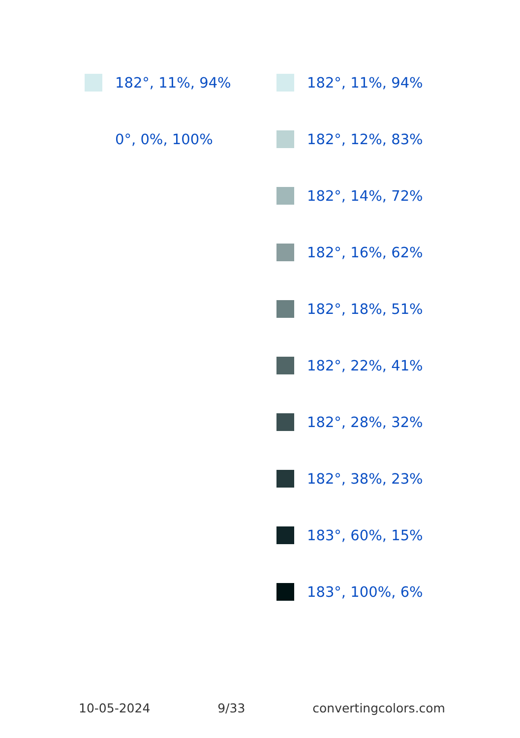182°, 11%, 94%
0°, 0%, 100%
182°, 11%, 94%
182°, 12%, 83%
182°, 14%, 72%
182°, 16%, 62%
182°, 18%, 51%
182°, 22%, 41%
182°, 28%, 32%
182°, 38%, 23%
183°, 60%, 15%
183°, 100%, 6%
10-05-2024 9/33 convertingcolors.com